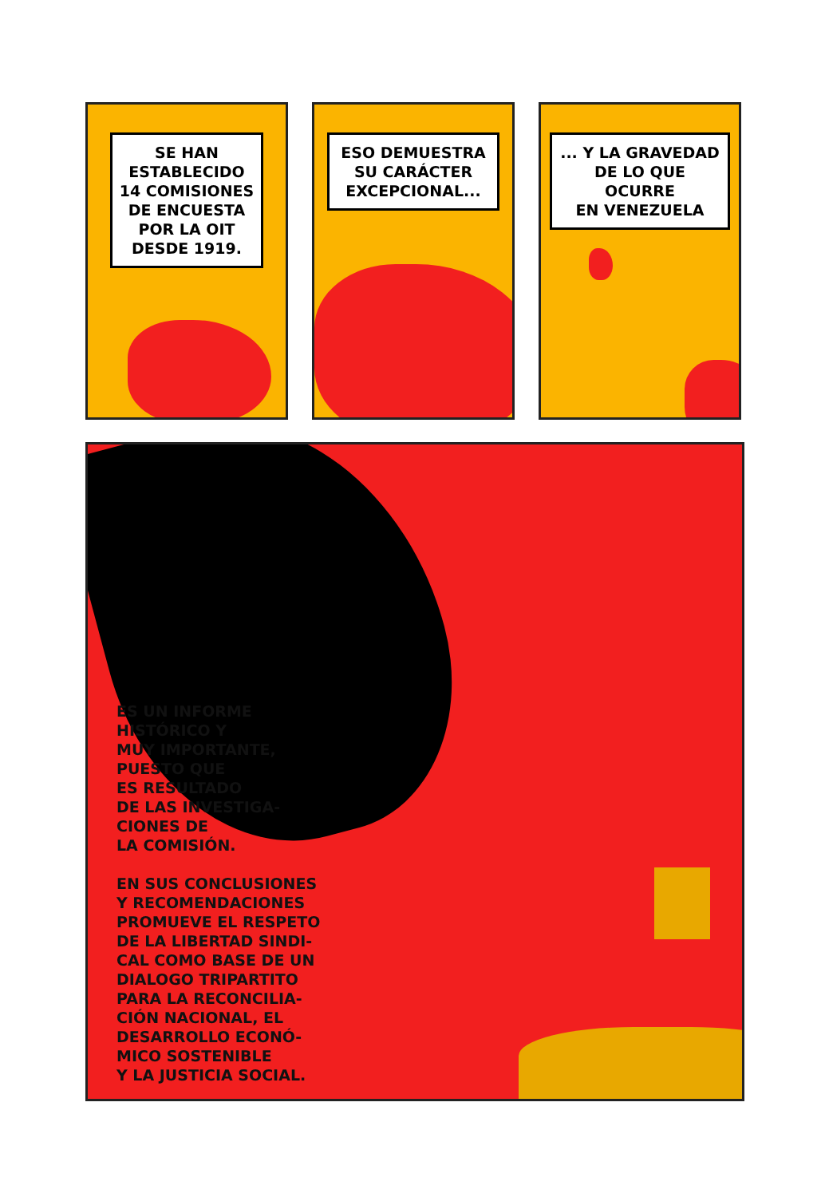SE HAN
ESTABLECIDO
14 COMISIONES
DE ENCUESTA
POR LA OIT
DESDE 1919.
ESO DEMUESTRA
SU CARÁCTER
EXCEPCIONAL...
... Y LA GRAVEDAD
DE LO QUE OCURRE
EN VENEZUELA
ES UN INFORME
HISTÓRICO Y
MUY IMPORTANTE,
PUESTO QUE
ES RESULTADO
DE LAS INVESTIGA-
CIONES DE
LA COMISIÓN.
EN SUS CONCLUSIONES
Y RECOMENDACIONES
PROMUEVE EL RESPETO
DE LA LIBERTAD SINDI-
CAL COMO BASE DE UN
DIALOGO TRIPARTITO
PARA LA RECONCILIA-
CIÓN NACIONAL, EL
DESARROLLO ECONÓ-
MICO SOSTENIBLE
Y LA JUSTICIA SOCIAL.